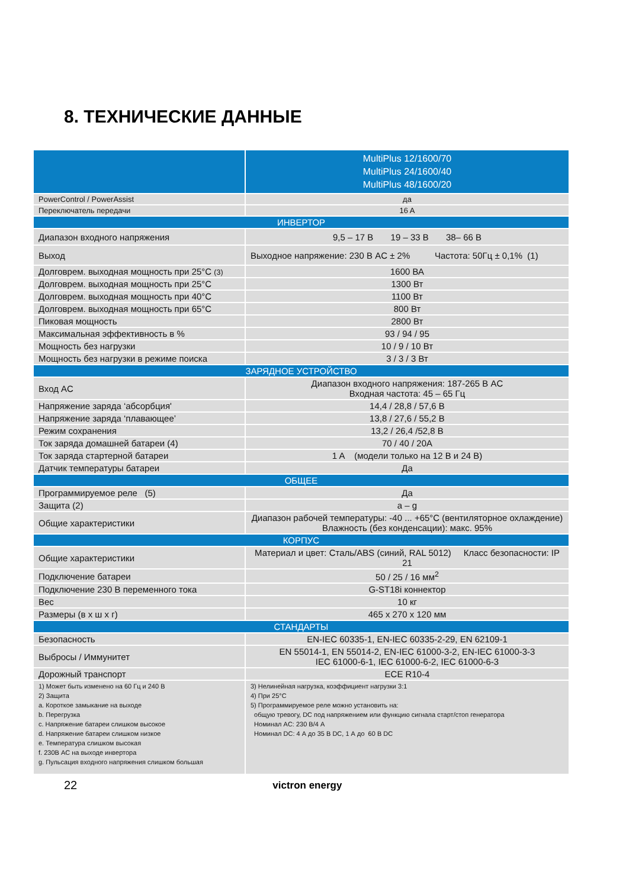8. ТЕХНИЧЕСКИЕ ДАННЫЕ
| | MultiPlus 12/1600/70 MultiPlus 24/1600/40 MultiPlus 48/1600/20 |
| PowerControl / PowerAssist | да |
| Переключатель передачи | 16 A |
| ИНВЕРТОР | |
| Диапазон входного напряжения | 9,5 – 17 В 19 – 33 В 38– 66 В |
| Выход | Выходное напряжение: 230 В AC ± 2% Частота: 50Гц ± 0,1% (1) |
| Долговрем. выходная мощность при 25°C (3) | 1600 ВА |
| Долговрем. выходная мощность при 25°C | 1300 Вт |
| Долговрем. выходная мощность при 40°C | 1100 Вт |
| Долговрем. выходная мощность при 65°C | 800 Вт |
| Пиковая мощность | 2800 Вт |
| Максимальная эффективность в % | 93 / 94 / 95 |
| Мощность без нагрузки | 10 / 9 / 10 Вт |
| Мощность без нагрузки в режиме поиска | 3 / 3 / 3 Вт |
| ЗАРЯДНОЕ УСТРОЙСТВО | |
| Вход AC | Диапазон входного напряжения: 187-265 В AC Входная частота: 45 – 65 Гц |
| Напряжение заряда ‘абсорбция' | 14,4 / 28,8 / 57,6 В |
| Напряжение заряда ‘плавающее’ | 13,8 / 27,6 / 55,2 В |
| Режим сохранения | 13,2 / 26,4 /52,8 В |
| Ток заряда домашней батареи (4) | 70 / 40 / 20A |
| Ток заряда стартерной батареи | 1 A (модели только на 12 В и 24 В) |
| Датчик температуры батареи | Да |
| ОБЩЕЕ | |
| Программируемое реле (5) | Да |
| Защита (2) | a – g |
| Общие характеристики | Диапазон рабочей температуры: -40 ... +65°C (вентиляторное охлаждение) Влажность (без конденсации): макс. 95% |
| КОРПУС | |
| Общие характеристики | Материал и цвет: Сталь/ABS (синий, RAL 5012) Класс безопасности: IP 21 |
| Подключение батареи | 50 / 25 / 16 мм<sup>2</sup> |
| Подключение 230 В переменного тока | G-ST18i коннектор |
| Вес | 10 кг |
| Размеры (в x ш x г) | 465 x 270 x 120 мм |
| СТАНДАРТЫ | |
| Безопасность | EN-IEC 60335-1, EN-IEC 60335-2-29, EN 62109-1 |
| Выбросы / Иммунитет | EN 55014-1, EN 55014-2, EN-IEC 61000-3-2, EN-IEC 61000-3-3 IEC 61000-6-1, IEC 61000-6-2, IEC 61000-6-3 |
| Дорожный транспорт | ECE R10-4 |
| 1) Может быть изменено на 60 Гц и 240 В 2) Защита a. Короткое замыкание на выходе b. Перегрузка c. Напряжение батареи слишком высокое d. Напряжение батареи слишком низкое e. Температура слишком высокая f. 230В AC на выходе инвертора g. Пульсация входного напряжения слишком большая | 3) Нелинейная нагрузка, коэффициент нагрузки 3:1 4) При 25°C 5) Программируемое реле можно установить на: общую тревогу, DC под напряжением или функцию сигнала старт/стоп генератора Номинал AC: 230 В/4 А Номинал DC: 4 А до 35 В DC, 1 А до 60 В DC |
22 victron energy